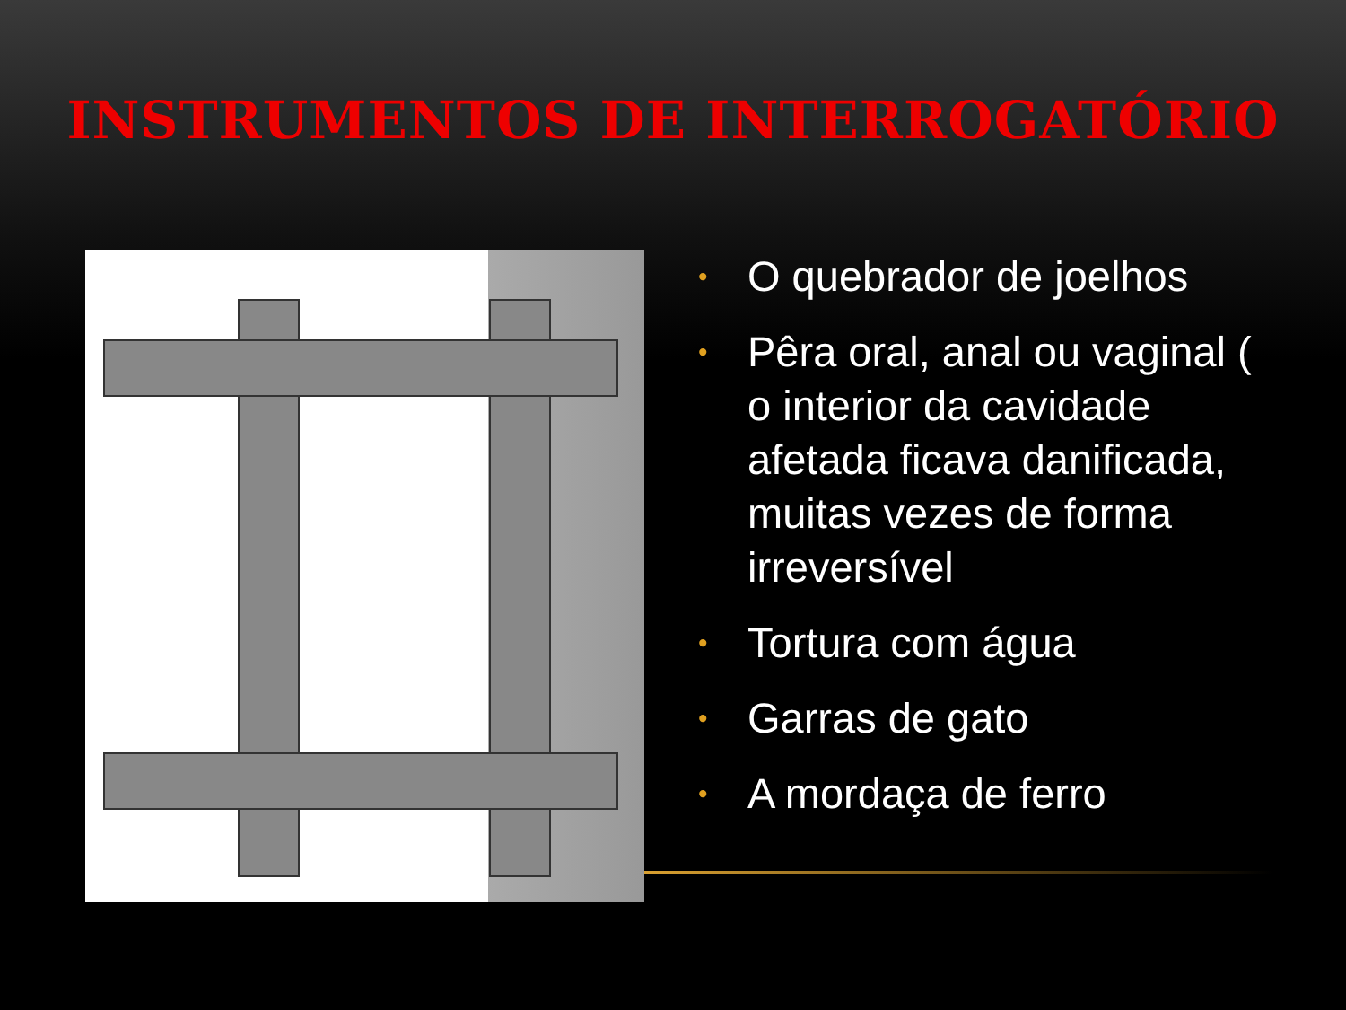INSTRUMENTOS DE INTERROGATÓRIO
• O quebrador de joelhos
• Pêra oral, anal ou vaginal ( o interior da cavidade afetada ficava danificada, muitas vezes de forma irreversível
• Tortura com água
• Garras de gato
• A mordaça de ferro